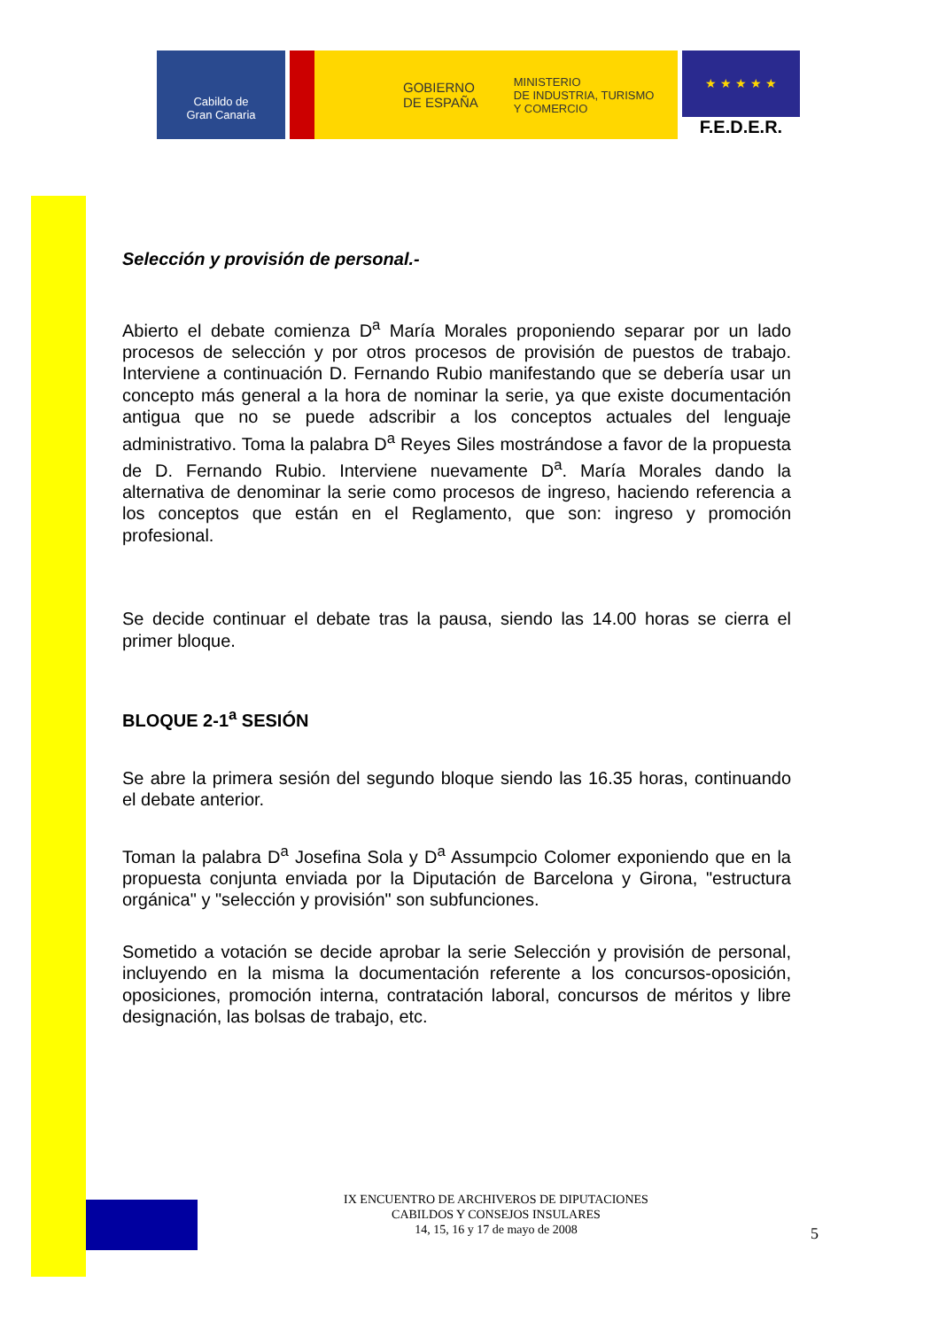Cabildo de
Gran Canaria
GOBIERNO
DE ESPAÑA MINISTERIO
DE INDUSTRIA, TURISMO
Y COMERCIO
★ ★ ★ ★ ★
F.E.D.E.R.
Selección y provisión de personal.-
Abierto el debate comienza D<sup>a</sup> María Morales proponiendo separar por un lado procesos de selección y por otros procesos de provisión de puestos de trabajo. Interviene a continuación D. Fernando Rubio manifestando que se debería usar un concepto más general a la hora de nominar la serie, ya que existe documentación antigua que no se puede adscribir a los conceptos actuales del lenguaje administrativo. Toma la palabra D<sup>a</sup> Reyes Siles mostrándose a favor de la propuesta de D. Fernando Rubio. Interviene nuevamente D<sup>a</sup>. María Morales dando la alternativa de denominar la serie como procesos de ingreso, haciendo referencia a los conceptos que están en el Reglamento, que son: ingreso y promoción profesional.
Se decide continuar el debate tras la pausa, siendo las 14.00 horas se cierra el primer bloque.
BLOQUE 2-1<sup>a</sup> SESIÓN
Se abre la primera sesión del segundo bloque siendo las 16.35 horas, continuando el debate anterior.
Toman la palabra D<sup>a</sup> Josefina Sola y D<sup>a</sup> Assumpcio Colomer exponiendo que en la propuesta conjunta enviada por la Diputación de Barcelona y Girona, "estructura orgánica" y "selección y provisión" son subfunciones.
Sometido a votación se decide aprobar la serie Selección y provisión de personal, incluyendo en la misma la documentación referente a los concursos-oposición, oposiciones, promoción interna, contratación laboral, concursos de méritos y libre designación, las bolsas de trabajo, etc.
IX ENCUENTRO DE ARCHIVEROS DE DIPUTACIONES
CABILDOS Y CONSEJOS INSULARES
14, 15, 16 y 17 de mayo de 2008
5